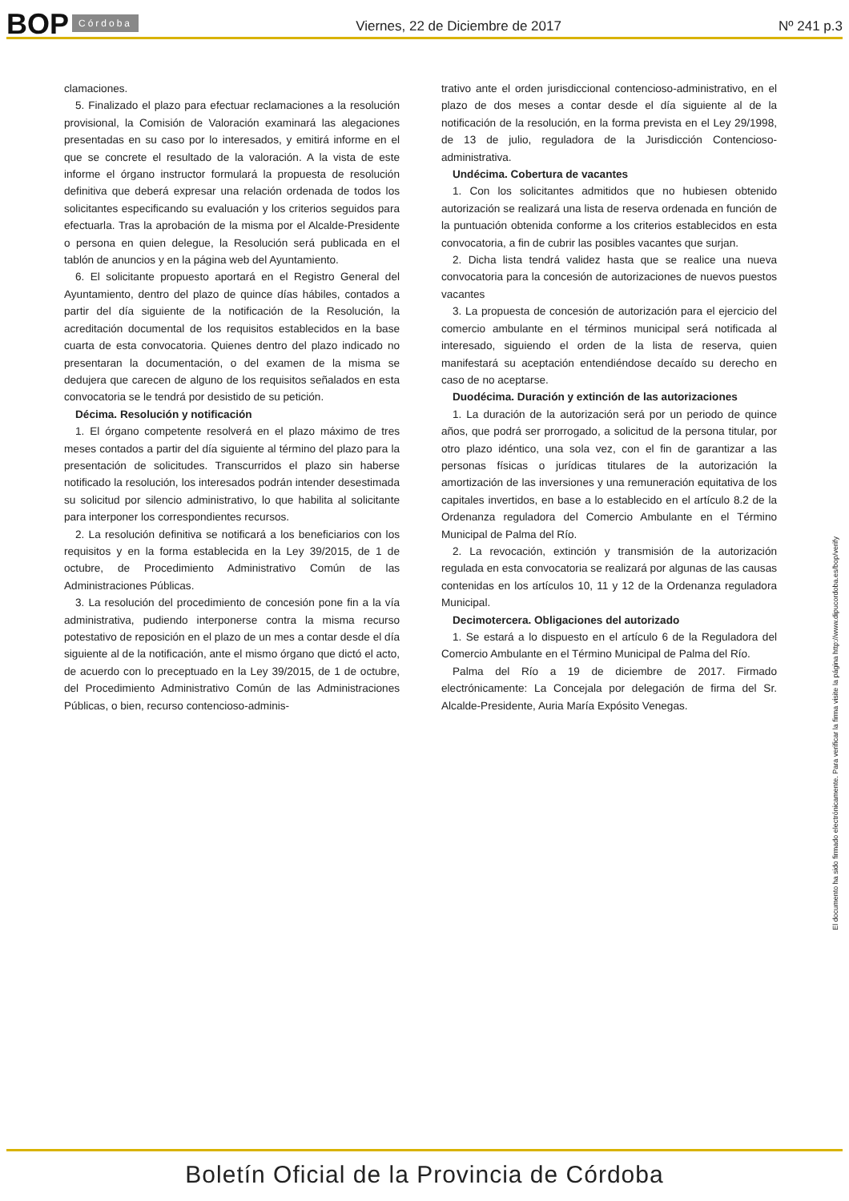BOP Córdoba Viernes, 22 de Diciembre de 2017 Nº 241 p.3
clamaciones.
5. Finalizado el plazo para efectuar reclamaciones a la resolución provisional, la Comisión de Valoración examinará las alegaciones presentadas en su caso por lo interesados, y emitirá informe en el que se concrete el resultado de la valoración. A la vista de este informe el órgano instructor formulará la propuesta de resolución definitiva que deberá expresar una relación ordenada de todos los solicitantes especificando su evaluación y los criterios seguidos para efectuarla. Tras la aprobación de la misma por el Alcalde-Presidente o persona en quien delegue, la Resolución será publicada en el tablón de anuncios y en la página web del Ayuntamiento.
6. El solicitante propuesto aportará en el Registro General del Ayuntamiento, dentro del plazo de quince días hábiles, contados a partir del día siguiente de la notificación de la Resolución, la acreditación documental de los requisitos establecidos en la base cuarta de esta convocatoria. Quienes dentro del plazo indicado no presentaran la documentación, o del examen de la misma se dedujera que carecen de alguno de los requisitos señalados en esta convocatoria se le tendrá por desistido de su petición.
Décima. Resolución y notificación
1. El órgano competente resolverá en el plazo máximo de tres meses contados a partir del día siguiente al término del plazo para la presentación de solicitudes. Transcurridos el plazo sin haberse notificado la resolución, los interesados podrán intender desestimada su solicitud por silencio administrativo, lo que habilita al solicitante para interponer los correspondientes recursos.
2. La resolución definitiva se notificará a los beneficiarios con los requisitos y en la forma establecida en la Ley 39/2015, de 1 de octubre, de Procedimiento Administrativo Común de las Administraciones Públicas.
3. La resolución del procedimiento de concesión pone fin a la vía administrativa, pudiendo interponerse contra la misma recurso potestativo de reposición en el plazo de un mes a contar desde el día siguiente al de la notificación, ante el mismo órgano que dictó el acto, de acuerdo con lo preceptuado en la Ley 39/2015, de 1 de octubre, del Procedimiento Administrativo Común de las Administraciones Públicas, o bien, recurso contencioso-adminis-
trativo ante el orden jurisdiccional contencioso-administrativo, en el plazo de dos meses a contar desde el día siguiente al de la notificación de la resolución, en la forma prevista en el Ley 29/1998, de 13 de julio, reguladora de la Jurisdicción Contencioso-administrativa.
Undécima. Cobertura de vacantes
1. Con los solicitantes admitidos que no hubiesen obtenido autorización se realizará una lista de reserva ordenada en función de la puntuación obtenida conforme a los criterios establecidos en esta convocatoria, a fin de cubrir las posibles vacantes que surjan.
2. Dicha lista tendrá validez hasta que se realice una nueva convocatoria para la concesión de autorizaciones de nuevos puestos vacantes
3. La propuesta de concesión de autorización para el ejercicio del comercio ambulante en el términos municipal será notificada al interesado, siguiendo el orden de la lista de reserva, quien manifestará su aceptación entendiéndose decaído su derecho en caso de no aceptarse.
Duodécima. Duración y extinción de las autorizaciones
1. La duración de la autorización será por un periodo de quince años, que podrá ser prorrogado, a solicitud de la persona titular, por otro plazo idéntico, una sola vez, con el fin de garantizar a las personas físicas o jurídicas titulares de la autorización la amortización de las inversiones y una remuneración equitativa de los capitales invertidos, en base a lo establecido en el artículo 8.2 de la Ordenanza reguladora del Comercio Ambulante en el Término Municipal de Palma del Río.
2. La revocación, extinción y transmisión de la autorización regulada en esta convocatoria se realizará por algunas de las causas contenidas en los artículos 10, 11 y 12 de la Ordenanza reguladora Municipal.
Decimotercera. Obligaciones del autorizado
1. Se estará a lo dispuesto en el artículo 6 de la Reguladora del Comercio Ambulante en el Término Municipal de Palma del Río.
Palma del Río a 19 de diciembre de 2017. Firmado electrónicamente: La Concejala por delegación de firma del Sr. Alcalde-Presidente, Auria María Expósito Venegas.
El documento ha sido firmado electrónicamente. Para verificar la firma visite la página http://www.dipucordoba.es/bop/verify
Boletín Oficial de la Provincia de Córdoba